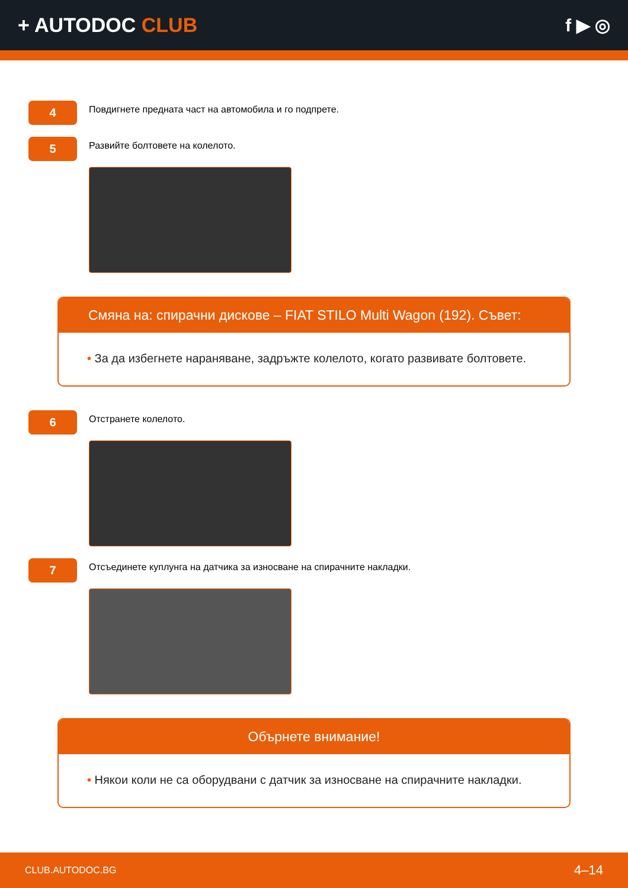+ AUTODOC CLUB f ▶ ◎
4
Повдигнете предната част на автомобила и го подпрете.
5
Развийте болтовете на колелото.
Смяна на: спирачни дискове – FIAT STILO Multi Wagon (192). Съвет:
• За да избегнете нараняване, задръжте колелото, когато развивате болтовете.
6
Отстранете колелото.
7
Отсъединете куплунга на датчика за износване на спирачните накладки.
Обърнете внимание!
• Някои коли не са оборудвани с датчик за износване на спирачните накладки.
CLUB.AUTODOC.BG 4–14